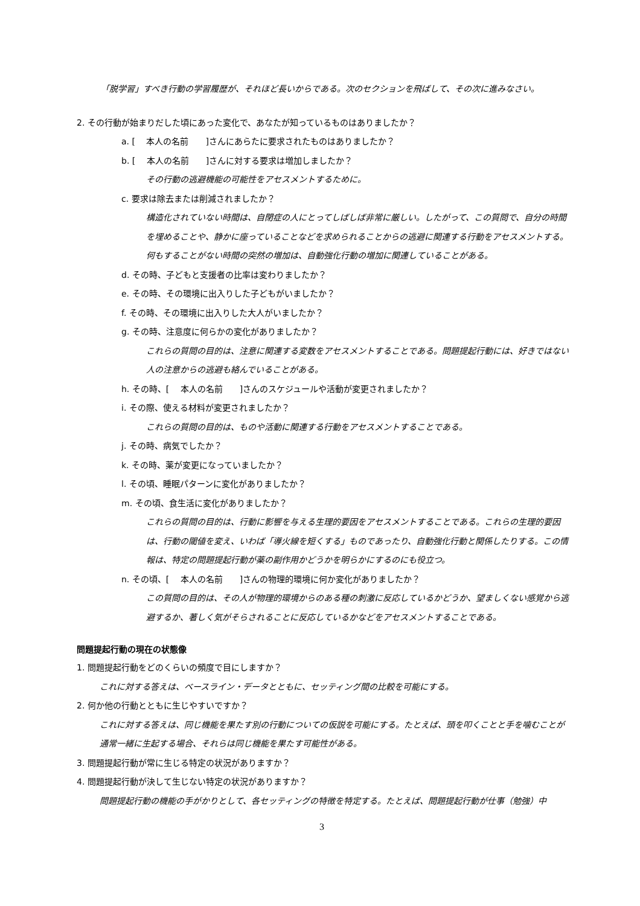「脱学習」すべき行動の学習履歴が、それほど長いからである。次のセクションを飛ばして、その次に進みなさい。
2. その行動が始まりだした頃にあった変化で、あなたが知っているものはありましたか？
a. [　 本人の名前　　]さんにあらたに要求されたものはありましたか？
b. [　 本人の名前　　]さんに対する要求は増加しましたか？
その行動の逃避機能の可能性をアセスメントするために。
c. 要求は除去または削減されましたか？
構造化されていない時間は、自閉症の人にとってしばしば非常に厳しい。したがって、この質問で、自分の時間を埋めることや、静かに座っていることなどを求められることからの逃避に関連する行動をアセスメントする。何もすることがない時間の突然の増加は、自動強化行動の増加に関連していることがある。
d. その時、子どもと支援者の比率は変わりましたか？
e. その時、その環境に出入りした子どもがいましたか？
f. その時、その環境に出入りした大人がいましたか？
g. その時、注意度に何らかの変化がありましたか？
これらの質問の目的は、注意に関連する変数をアセスメントすることである。問題提起行動には、好きではない人の注意からの逃避も絡んでいることがある。
h. その時、[　 本人の名前　　]さんのスケジュールや活動が変更されましたか？
i. その際、使える材料が変更されましたか？
これらの質問の目的は、ものや活動に関連する行動をアセスメントすることである。
j. その時、病気でしたか？
k. その時、薬が変更になっていましたか？
l. その頃、睡眠パターンに変化がありましたか？
m. その頃、食生活に変化がありましたか？
これらの質問の目的は、行動に影響を与える生理的要因をアセスメントすることである。これらの生理的要因は、行動の閾値を変え、いわば「導火線を短くする」ものであったり、自動強化行動と関係したりする。この情報は、特定の問題提起行動が薬の副作用かどうかを明らかにするのにも役立つ。
n. その頃、[　 本人の名前　　]さんの物理的環境に何か変化がありましたか？
この質問の目的は、その人が物理的環境からのある種の刺激に反応しているかどうか、望ましくない感覚から逃避するか、著しく気がそらされることに反応しているかなどをアセスメントすることである。
問題提起行動の現在の状態像
1. 問題提起行動をどのくらいの頻度で目にしますか？
これに対する答えは、ベースライン・データとともに、セッティング間の比較を可能にする。
2. 何か他の行動とともに生じやすいですか？
これに対する答えは、同じ機能を果たす別の行動についての仮説を可能にする。たとえば、頭を叩くことと手を噛むことが通常一緒に生起する場合、それらは同じ機能を果たす可能性がある。
3. 問題提起行動が常に生じる特定の状況がありますか？
4. 問題提起行動が決して生じない特定の状況がありますか？
問題提起行動の機能の手がかりとして、各セッティングの特徴を特定する。たとえば、問題提起行動が仕事（勉強）中
3